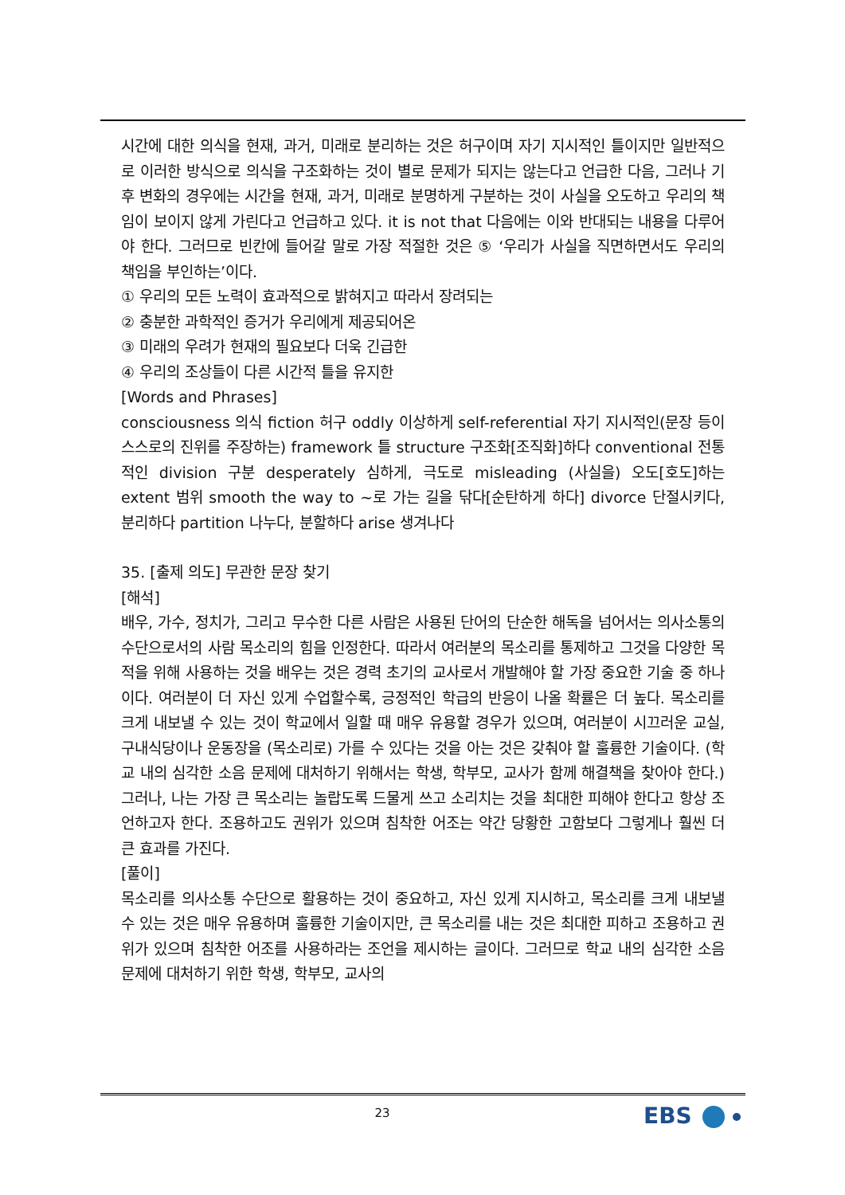시간에 대한 의식을 현재, 과거, 미래로 분리하는 것은 허구이며 자기 지시적인 틀이지만 일반적으로 이러한 방식으로 의식을 구조화하는 것이 별로 문제가 되지는 않는다고 언급한 다음, 그러나 기후 변화의 경우에는 시간을 현재, 과거, 미래로 분명하게 구분하는 것이 사실을 오도하고 우리의 책임이 보이지 않게 가린다고 언급하고 있다. it is not that 다음에는 이와 반대되는 내용을 다루어야 한다. 그러므로 빈칸에 들어갈 말로 가장 적절한 것은 ⑤ ‘우리가 사실을 직면하면서도 우리의 책임을 부인하는’이다.
① 우리의 모든 노력이 효과적으로 밝혀지고 따라서 장려되는
② 충분한 과학적인 증거가 우리에게 제공되어온
③ 미래의 우려가 현재의 필요보다 더욱 긴급한
④ 우리의 조상들이 다른 시간적 틀을 유지한
[Words and Phrases]
consciousness 의식 fiction 허구 oddly 이상하게 self-referential 자기 지시적인(문장 등이 스스로의 진위를 주장하는) framework 틀 structure 구조화[조직화]하다 conventional 전통적인 division 구분 desperately 심하게, 극도로 misleading (사실을) 오도[호도]하는 extent 범위 smooth the way to ~로 가는 길을 닦다[순탄하게 하다] divorce 단절시키다, 분리하다 partition 나누다, 분할하다 arise 생겨나다
35. [출제 의도] 무관한 문장 찾기
[해석]
배우, 가수, 정치가, 그리고 무수한 다른 사람은 사용된 단어의 단순한 해독을 넘어서는 의사소통의 수단으로서의 사람 목소리의 힘을 인정한다. 따라서 여러분의 목소리를 통제하고 그것을 다양한 목적을 위해 사용하는 것을 배우는 것은 경력 초기의 교사로서 개발해야 할 가장 중요한 기술 중 하나이다. 여러분이 더 자신 있게 수업할수록, 긍정적인 학급의 반응이 나올 확률은 더 높다. 목소리를 크게 내보낼 수 있는 것이 학교에서 일할 때 매우 유용할 경우가 있으며, 여러분이 시끄러운 교실, 구내식당이나 운동장을 (목소리로) 가를 수 있다는 것을 아는 것은 갖춰야 할 훌륭한 기술이다. (학교 내의 심각한 소음 문제에 대처하기 위해서는 학생, 학부모, 교사가 함께 해결책을 찾아야 한다.) 그러나, 나는 가장 큰 목소리는 놀랍도록 드물게 쓰고 소리치는 것을 최대한 피해야 한다고 항상 조언하고자 한다. 조용하고도 권위가 있으며 침착한 어조는 약간 당황한 고함보다 그렇게나 훨씬 더 큰 효과를 가진다.
[풀이]
목소리를 의사소통 수단으로 활용하는 것이 중요하고, 자신 있게 지시하고, 목소리를 크게 내보낼 수 있는 것은 매우 유용하며 훌륭한 기술이지만, 큰 목소리를 내는 것은 최대한 피하고 조용하고 권위가 있으며 침착한 어조를 사용하라는 조언을 제시하는 글이다. 그러므로 학교 내의 심각한 소음 문제에 대처하기 위한 학생, 학부모, 교사의
23 EBS